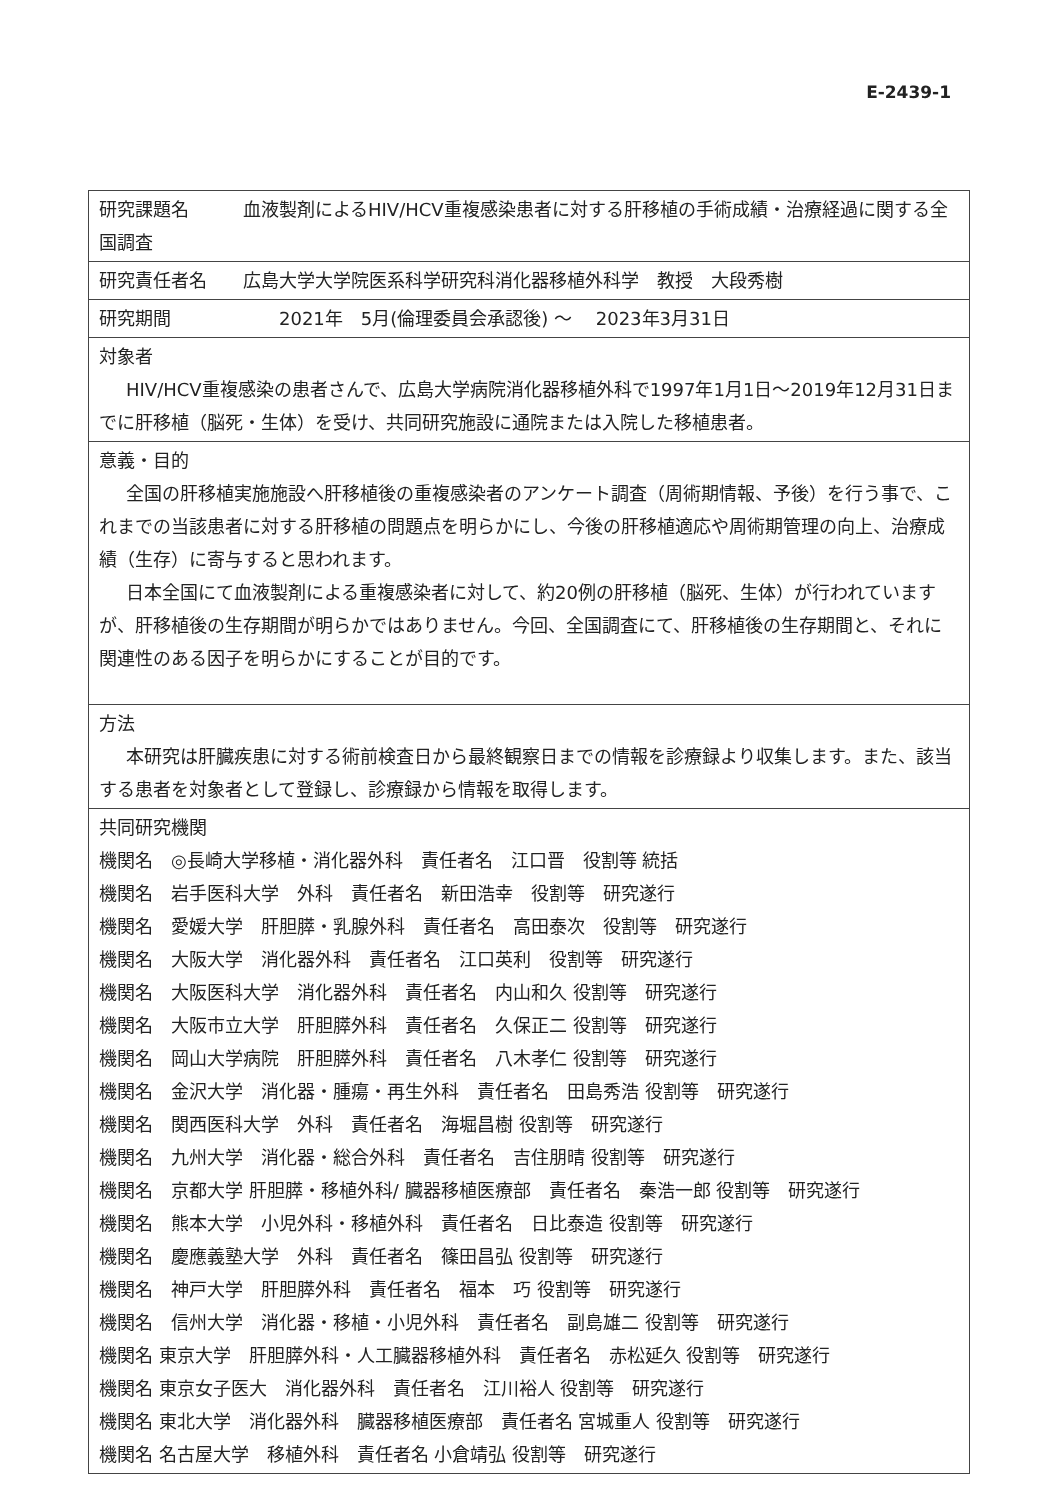E-2439-1
| 研究課題名 血液製剤によるHIV/HCV重複感染患者に対する肝移植の手術成績・治療経過に関する全国調査 |
| 研究責任者名 広島大学大学院医系科学研究科消化器移植外科学 教授 大段秀樹 |
| 研究期間 2021年 5月(倫理委員会承認後) ～ 2023年3月31日 |
| 対象者 HIV/HCV重複感染の患者さんで、広島大学病院消化器移植外科で1997年1月1日～2019年12月31日までに肝移植（脳死・生体）を受け、共同研究施設に通院または入院した移植患者。 |
| 意義・目的 全国の肝移植実施施設へ肝移植後の重複感染者のアンケート調査（周術期情報、予後）を行う事で、これまでの当該患者に対する肝移植の問題点を明らかにし、今後の肝移植適応や周術期管理の向上、治療成績（生存）に寄与すると思われます。 日本全国にて血液製剤による重複感染者に対して、約20例の肝移植（脳死、生体）が行われていますが、肝移植後の生存期間が明らかではありません。今回、全国調査にて、肝移植後の生存期間と、それに関連性のある因子を明らかにすることが目的です。 |
| 方法 本研究は肝臓疾患に対する術前検査日から最終観察日までの情報を診療録より収集します。また、該当する患者を対象者として登録し、診療録から情報を取得します。 |
| 共同研究機関 機関名 ◎長崎大学移植・消化器外科 責任者名 江口晋 役割等 統括 機関名 岩手医科大学 外科 責任者名 新田浩幸 役割等 研究遂行 機関名 愛媛大学 肝胆膵・乳腺外科 責任者名 高田泰次 役割等 研究遂行 機関名 大阪大学 消化器外科 責任者名 江口英利 役割等 研究遂行 機関名 大阪医科大学 消化器外科 責任者名 内山和久 役割等 研究遂行 機関名 大阪市立大学 肝胆膵外科 責任者名 久保正二 役割等 研究遂行 機関名 岡山大学病院 肝胆膵外科 責任者名 八木孝仁 役割等 研究遂行 機関名 金沢大学 消化器・腫瘍・再生外科 責任者名 田島秀浩 役割等 研究遂行 機関名 関西医科大学 外科 責任者名 海堀昌樹 役割等 研究遂行 機関名 九州大学 消化器・総合外科 責任者名 吉住朋晴 役割等 研究遂行 機関名 京都大学 肝胆膵・移植外科/ 臓器移植医療部 責任者名 秦浩一郎 役割等 研究遂行 機関名 熊本大学 小児外科・移植外科 責任者名 日比泰造 役割等 研究遂行 機関名 慶應義塾大学 外科 責任者名 篠田昌弘 役割等 研究遂行 機関名 神戸大学 肝胆膵外科 責任者名 福本 巧 役割等 研究遂行 機関名 信州大学 消化器・移植・小児外科 責任者名 副島雄二 役割等 研究遂行 機関名 東京大学 肝胆膵外科・人工臓器移植外科 責任者名 赤松延久 役割等 研究遂行 機関名 東京女子医大 消化器外科 責任者名 江川裕人 役割等 研究遂行 機関名 東北大学 消化器外科 臓器移植医療部 責任者名 宮城重人 役割等 研究遂行 機関名 名古屋大学 移植外科 責任者名 小倉靖弘 役割等 研究遂行 |